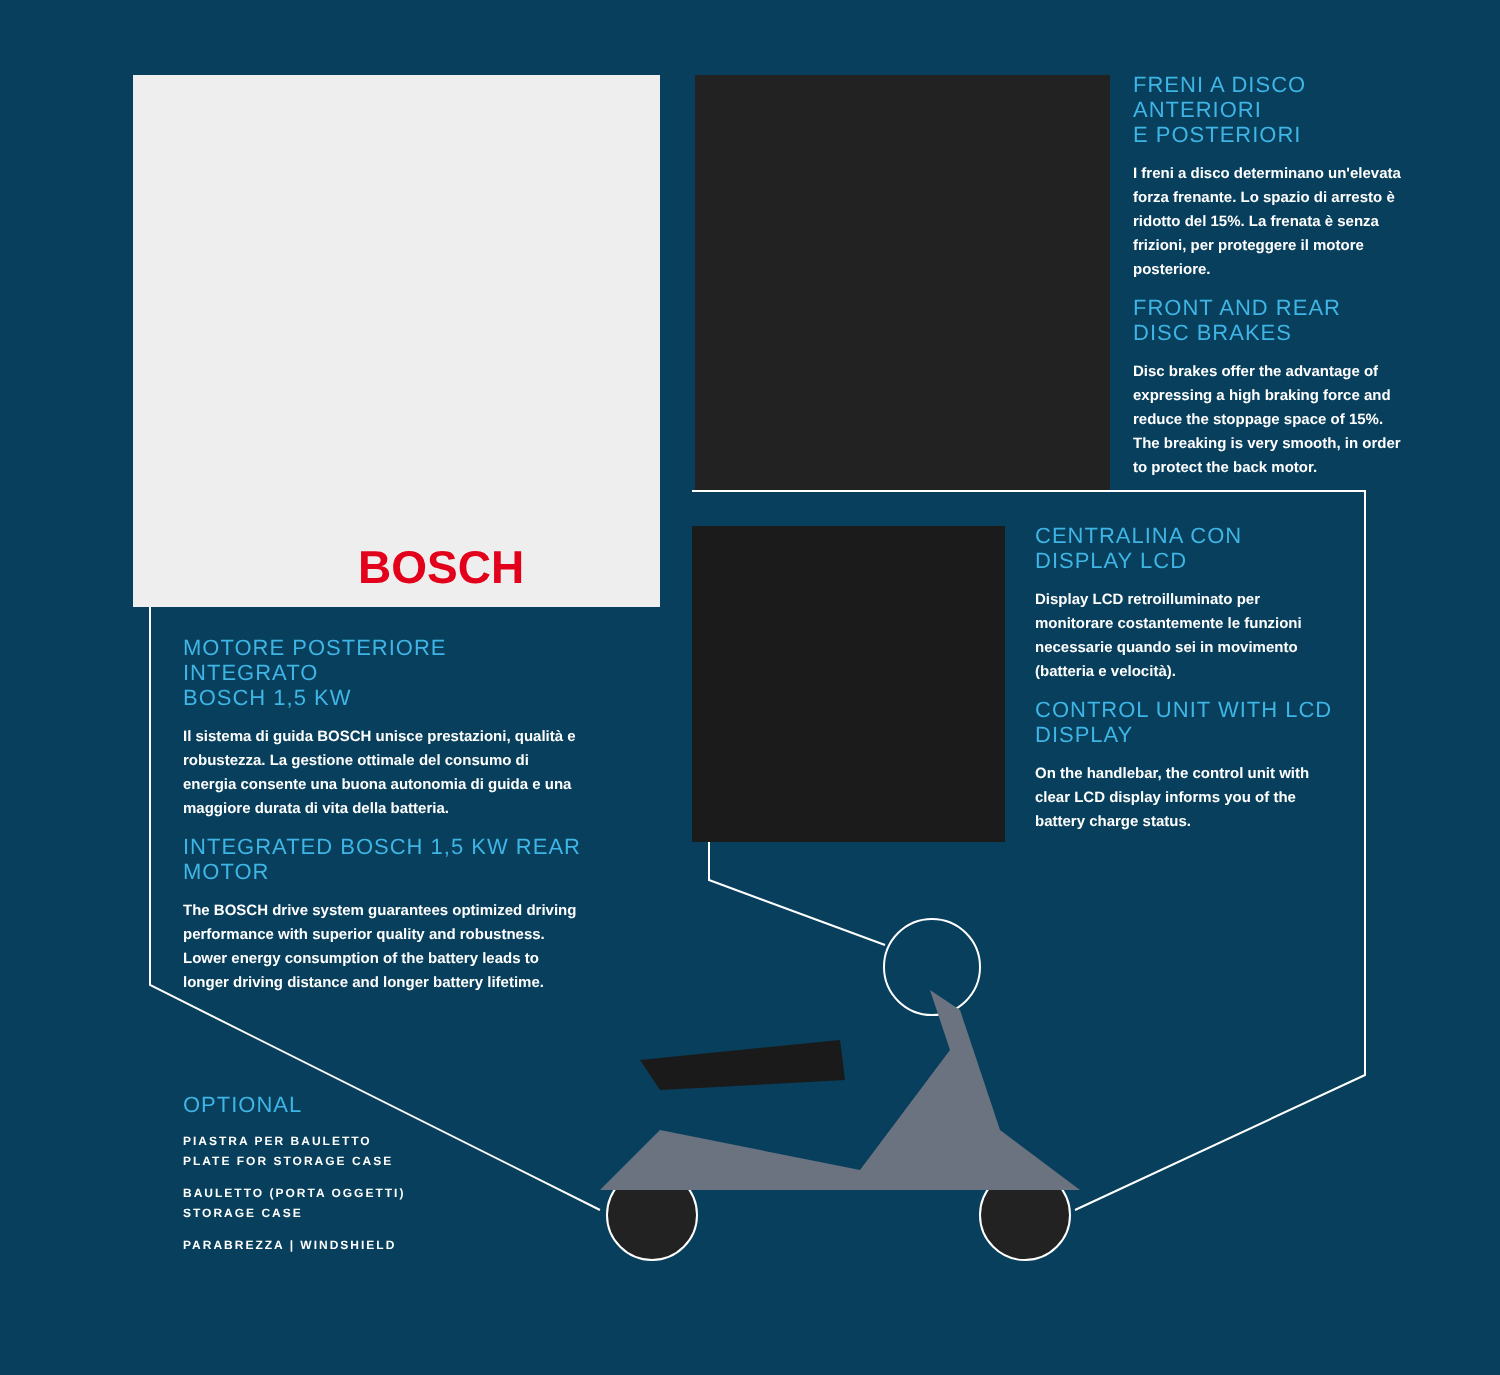BOSCH
FRENI A DISCO ANTERIORI
E POSTERIORI
I freni a disco determinano un'elevata forza frenante. Lo spazio di arresto è ridotto del 15%. La frenata è senza frizioni, per proteggere il motore posteriore.
FRONT AND REAR DISC BRAKES
Disc brakes offer the advantage of expressing a high braking force and reduce the stoppage space of 15%. The breaking is very smooth, in order to protect the back motor.
CENTRALINA CON DISPLAY LCD
Display LCD retroilluminato per monitorare costantemente le funzioni necessarie quando sei in movimento (batteria e velocità).
CONTROL UNIT WITH LCD DISPLAY
On the handlebar, the control unit with clear LCD display informs you of the battery charge status.
MOTORE POSTERIORE INTEGRATO
BOSCH 1,5 KW
Il sistema di guida BOSCH unisce prestazioni, qualità e robustezza. La gestione ottimale del consumo di energia consente una buona autonomia di guida e una maggiore durata di vita della batteria.
INTEGRATED BOSCH 1,5 KW REAR MOTOR
The BOSCH drive system guarantees optimized driving performance with superior quality and robustness.
Lower energy consumption of the battery leads to longer driving distance and longer battery lifetime.
OPTIONAL
PIASTRA PER BAULETTO
PLATE FOR STORAGE CASE
BAULETTO (PORTA OGGETTI)
STORAGE CASE
PARABREZZA | WINDSHIELD